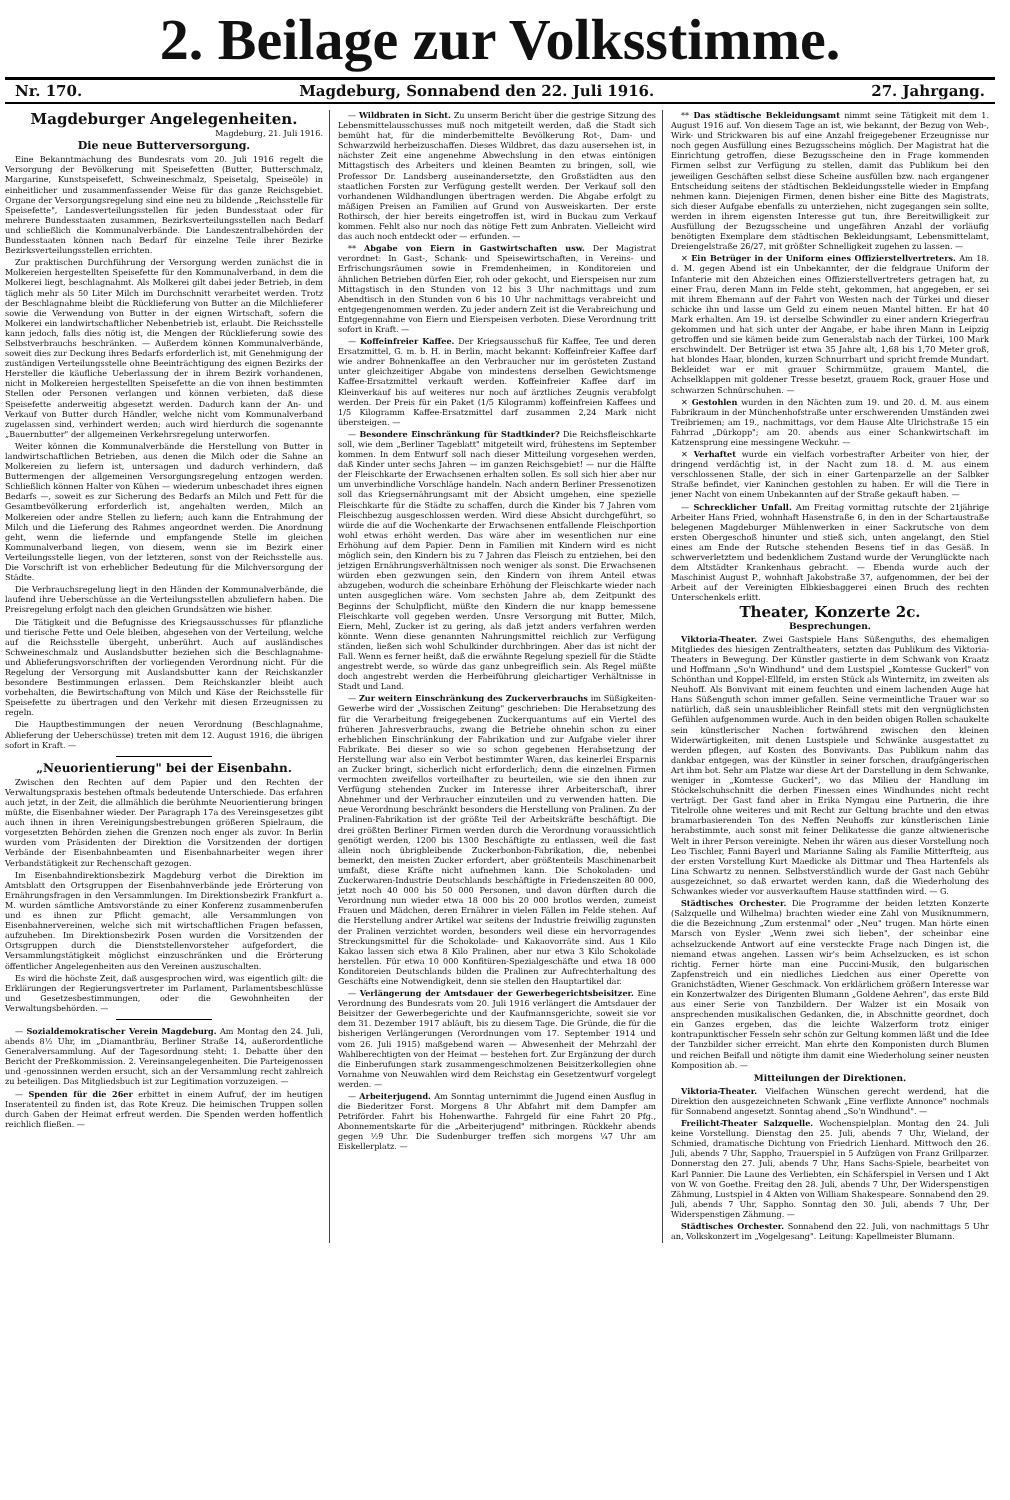2. Beilage zur Volksstimme.
Nr. 170. Magdeburg, Sonnabend den 22. Juli 1916. 27. Jahrgang.
Magdeburger Angelegenheiten.
Magdeburg, 21. Juli 1916.
Die neue Butterversorgung.
Eine Bekanntmachung des Bundesrats vom 20. Juli 1916 regelt die Versorgung der Bevölkerung mit Speisefetten (Butter, Butterschmalz, Margarine, Kunstspeisefett, Schweineschmalz, Speisetalg, Speiseöle) in einheitlicher und zusammenfassender Weise für das ganze Reichsgebiet. Organe der Versorgungsregelung sind eine neu zu bildende „Reichsstelle für Speisefette", Landesverteilungsstellen für jeden Bundesstaat oder für mehrere Bundesstaaten zusammen, Bezirksverteilungsstellen nach Bedarf und schließlich die Kommunalverbände. Die Landeszentralbehörden der Bundesstaaten können nach Bedarf für einzelne Teile ihrer Bezirke Bezirksverteilungsstellen errichten.
Zur praktischen Durchführung der Versorgung werden zunächst die in Molkereien hergestellten Speisefette für den Kommunalverband, in dem die Molkerei liegt, beschlagnahmt. Als Molkerei gilt dabei jeder Betrieb, in dem täglich mehr als 50 Liter Milch im Durchschnitt verarbeitet werden. Trotz der Beschlagnahme bleibt die Rücklieferung von Butter an die Milchlieferer sowie die Verwendung von Butter in der eignen Wirtschaft, sofern die Molkerei ein landwirtschaftlicher Nebenbetrieb ist, erlaubt. Die Reichsstelle kann jedoch, falls dies nötig ist, die Mengen der Rücklieferung sowie des Selbstverbrauchs beschränken. — Außerdem können Kommunalverbände, soweit dies zur Deckung ihres Bedarfs erforderlich ist, mit Genehmigung der zuständigen Verteilungsstelle ohne Beeinträchtigung des eignen Bezirks der Hersteller die käufliche Ueberlassung der in ihrem Bezirk vorhandenen, nicht in Molkereien hergestellten Speisefette an die von ihnen bestimmten Stellen oder Personen verlangen und können verbieten, daß diese Speisefette anderweitig abgesetzt werden. Dadurch kann der An- und Verkauf von Butter durch Händler, welche nicht vom Kommunalverband zugelassen sind, verhindert werden; auch wird hierdurch die sogenannte „Bauernbutter" der allgemeinen Verkehrsregelung unterworfen.
Weiter können die Kommunalverbände die Herstellung von Butter in landwirtschaftlichen Betrieben, aus denen die Milch oder die Sahne an Molkereien zu liefern ist, untersagen und dadurch verhindern, daß Buttermengen der allgemeinen Versorgungsregelung entzogen werden. Schließlich können Halter von Kühen — wiederum unbeschadet ihres eignen Bedarfs —, soweit es zur Sicherung des Bedarfs an Milch und Fett für die Gesamtbevölkerung erforderlich ist, angehalten werden, Milch an Molkereien oder andre Stellen zu liefern; auch kann die Entrahmung der Milch und die Lieferung des Rahmes angeordnet werden. Die Anordnung geht, wenn die liefernde und empfangende Stelle im gleichen Kommunalverband liegen, von diesem, wenn sie im Bezirk einer Verteilungsstelle liegen, von der letzteren, sonst von der Reichsstelle aus. Die Vorschrift ist von erheblicher Bedeutung für die Milchversorgung der Städte.
Die Verbrauchsregelung liegt in den Händen der Kommunalverbände, die laufend ihre Ueberschüsse an die Verteilungsstellen abzuliefern haben. Die Preisregelung erfolgt nach den gleichen Grundsätzen wie bisher.
Die Tätigkeit und die Befugnisse des Kriegsausschusses für pflanzliche und tierische Fette und Oele bleiben, abgesehen von der Verteilung, welche auf die Reichsstelle übergeht, unberührt. Auch auf ausländisches Schweineschmalz und Auslandsbutter beziehen sich die Beschlagnahme- und Ablieferungsvorschriften der vorliegenden Verordnung nicht. Für die Regelung der Versorgung mit Auslandsbutter kann der Reichskanzler besondere Bestimmungen erlassen. Dem Reichskanzler bleibt auch vorbehalten, die Bewirtschaftung von Milch und Käse der Reichsstelle für Speisefette zu übertragen und den Verkehr mit diesen Erzeugnissen zu regeln.
Die Hauptbestimmungen der neuen Verordnung (Beschlagnahme, Ablieferung der Ueberschüsse) treten mit dem 12. August 1916, die übrigen sofort in Kraft. —
„Neuorientierung" bei der Eisenbahn.
Zwischen den Rechten auf dem Papier und den Rechten der Verwaltungspraxis bestehen oftmals bedeutende Unterschiede. Das erfahren auch jetzt, in der Zeit, die allmählich die berühmte Neuorientierung bringen müßte, die Eisenbahner wieder. Der Paragraph 17a des Vereinsgesetzes gibt auch ihnen in ihren Vereinigungsbestrebungen größeren Spielraum, die vorgesetzten Behörden ziehen die Grenzen noch enger als zuvor. In Berlin wurden vom Präsidenten der Direktion die Vorsitzenden der dortigen Verbände der Eisenbahnbeamten und Eisenbahnarbeiter wegen ihrer Verbandstätigkeit zur Rechenschaft gezogen.
Im Eisenbahndirektionsbezirk Magdeburg verbot die Direktion im Amtsblatt den Ortsgruppen der Eisenbahnverbände jede Erörterung von Ernährungsfragen in den Versammlungen. Im Direktionsbezirk Frankfurt a. M. wurden sämtliche Amtsvorstände zu einer Konferenz zusammenberufen und es ihnen zur Pflicht gemacht, alle Versammlungen von Eisenbahnervereinen, welche sich mit wirtschaftlichen Fragen befassen, aufzuheben. Im Direktionsbezirk Posen wurden die Vorsitzenden der Ortsgruppen durch die Dienststellenvorsteher aufgefordert, die Versammlungstätigkeit möglichst einzuschränken und die Erörterung öffentlicher Angelegenheiten aus den Vereinen auszuschalten.
Es wird die höchste Zeit, daß ausgesprochen wird, was eigentlich gilt: die Erklärungen der Regierungsvertreter im Parlament, Parlamentsbeschlüsse und Gesetzesbestimmungen, oder die Gewohnheiten der Verwaltungsbehörden. —
— Sozialdemokratischer Verein Magdeburg. Am Montag den 24. Juli, abends 8½ Uhr, im „Diamantbräu, Berliner Straße 14, außerordentliche Generalversammlung. Auf der Tagesordnung steht: 1. Debatte über den Bericht der Preßkommission. 2. Vereinsangelegenheiten. Die Parteigenossen und -genossinnen werden ersucht, sich an der Versammlung recht zahlreich zu beteiligen. Das Mitgliedsbuch ist zur Legitimation vorzuzeigen. —
— Spenden für die 26er erbittet in einem Aufruf, der im heutigen Inseratenteil zu finden ist, das Rote Kreuz. Die heimischen Truppen sollen durch Gaben der Heimat erfreut werden. Die Spenden werden hoffentlich reichlich fließen. —
— Wildbraten in Sicht. Zu unserm Bericht über die gestrige Sitzung des Lebensmittelausschusses muß noch mitgeteilt werden, daß die Stadt sich bemüht hat, für die minderbemittelte Bevölkerung Rot-, Dam- und Schwarzwild herbeizuschaffen. Dieses Wildbret, das dazu ausersehen ist, in nächster Zeit eine angenehme Abwechslung in den etwas eintönigen Mittagstisch des Arbeiters und kleinen Beamten zu bringen, soll, wie Professor Dr. Landsberg auseinandersetzte, den Großstädten aus den staatlichen Forsten zur Verfügung gestellt werden. Der Verkauf soll den vorhandenen Wildhandlungen übertragen werden. Die Abgabe erfolgt zu mäßigen Preisen an Familien auf Grund von Ausweiskarten. Der erste Rothirsch, der hier bereits eingetroffen ist, wird in Buckau zum Verkauf kommen. Fehlt also nur noch das nötige Fett zum Anbraten. Vielleicht wird das auch noch entdeckt oder — erfunden. —
** Abgabe von Eiern in Gastwirtschaften usw. Der Magistrat verordnet: In Gast-, Schank- und Speisewirtschaften, in Vereins- und Erfrischungsräumen sowie in Fremdenheimen, in Konditoreien und ähnlichen Betrieben dürfen Eier, roh oder gekocht, und Eierspeisen nur zum Mittagstisch in den Stunden von 12 bis 3 Uhr nachmittags und zum Abendtisch in den Stunden von 6 bis 10 Uhr nachmittags verabreicht und entgegengenommen werden. Zu jeder andern Zeit ist die Verabreichung und Entgegennahme von Eiern und Eierspeisen verboten. Diese Verordnung tritt sofort in Kraft. —
— Koffeinfreier Kaffee. Der Kriegsausschuß für Kaffee, Tee und deren Ersatzmittel, G. m. b. H. in Berlin, macht bekannt: Koffeinfreier Kaffee darf wie andrer Bohnenkaffee an den Verbraucher nur im gerösteten Zustand unter gleichzeitiger Abgabe von mindestens derselben Gewichtsmenge Kaffee-Ersatzmittel verkauft werden. Koffeinfreier Kaffee darf im Kleinverkauf bis auf weiteres nur noch auf ärztliches Zeugnis verabfolgt werden. Der Preis für ein Paket (1/5 Kilogramm) koffeinfreien Kaffees und 1/5 Kilogramm Kaffee-Ersatzmittel darf zusammen 2,24 Mark nicht übersteigen. —
— Besondere Einschränkung für Stadtkinder? Die Reichsfleischkarte soll, wie dem „Berliner Tageblatt" mitgeteilt wird, frühestens im September kommen. In dem Entwurf soll nach dieser Mitteilung vorgesehen werden, daß Kinder unter sechs Jahren — im ganzen Reichsgebiet! — nur die Hälfte der Fleischkarte der Erwachsenen erhalten sollen. Es soll sich hier aber nur um unverbindliche Vorschläge handeln. Nach andern Berliner Pressenotizen soll das Kriegsernährungsamt mit der Absicht umgehen, eine spezielle Fleischkarte für die Städte zu schaffen, durch die Kinder bis 7 Jahren vom Fleischbezug ausgeschlossen werden. Wird diese Absicht durchgeführt, so würde die auf die Wochenkarte der Erwachsenen entfallende Fleischportion wohl etwas erhöht werden. Das wäre aber im wesentlichen nur eine Erhöhung auf dem Papier. Denn in Familien mit Kindern wird es nicht möglich sein, den Kindern bis zu 7 Jahren das Fleisch zu entziehen, bei den jetzigen Ernährungsverhältnissen noch weniger als sonst. Die Erwachsenen würden eben gezwungen sein, den Kindern von ihrem Anteil etwas abzugeben, wodurch die scheinbare Erhöhung der Fleischkarte wieder nach unten ausgeglichen wäre. Vom sechsten Jahre ab, dem Zeitpunkt des Beginns der Schulpflicht, müßte den Kindern die nur knapp bemessene Fleischkarte voll gegeben werden. Unsre Versorgung mit Butter, Milch, Eiern, Mehl, Zucker ist zu gering, als daß jetzt anders verfahren werden könnte. Wenn diese genannten Nahrungsmittel reichlich zur Verfügung ständen, ließen sich wohl Schulkinder durchbringen. Aber das ist nicht der Fall. Wenn es ferner heißt, daß die erwähnte Regelung speziell für die Städte angestrebt werde, so würde das ganz unbegreiflich sein. Als Regel müßte doch angestrebt werden die Herbeiführung gleichartiger Verhältnisse in Stadt und Land.
— Zur weitern Einschränkung des Zuckerverbrauchs im Süßigkeiten-Gewerbe wird der „Vossischen Zeitung" geschrieben: Die Herabsetzung des für die Verarbeitung freigegebenen Zuckerquantums auf ein Viertel des früheren Jahresverbrauchs, zwang die Betriebe ohnehin schon zu einer erheblichen Einschränkung der Fabrikation und zur Aufgabe vieler ihrer Fabrikate. Bei dieser so wie so schon gegebenen Herabsetzung der Herstellung war also ein Verbot bestimmter Waren, das keinerlei Ersparnis an Zucker bringt, sicherlich nicht erforderlich; denn die einzelnen Firmen vermochten zweifellos vorteilhafter zu beurteilen, wie sie den ihnen zur Verfügung stehenden Zucker im Interesse ihrer Arbeiterschaft, ihrer Abnehmer und der Verbraucher einzuteilen und zu verwenden hatten. Die neue Verordnung beschränkt besonders die Herstellung von Pralinen. Zu der Pralinen-Fabrikation ist der größte Teil der Arbeitskräfte beschäftigt. Die drei größten Berliner Firmen werden durch die Verordnung voraussichtlich genötigt werden, 1200 bis 1300 Beschäftigte zu entlassen, weil die fast allein noch übrigbleibende Zuckerbonbon-Fabrikation, die, nebenbei bemerkt, den meisten Zucker erfordert, aber größtenteils Maschinenarbeit umfaßt, diese Kräfte nicht aufnehmen kann. Die Schokoladen- und Zuckerwaren-Industrie Deutschlands beschäftigte in Friedenszeiten 80 000, jetzt noch 40 000 bis 50 000 Personen, und davon dürften durch die Verordnung nun wieder etwa 18 000 bis 20 000 brotlos werden, zumeist Frauen und Mädchen, deren Ernährer in vielen Fällen im Felde stehen. Auf die Herstellung andrer Artikel war seitens der Industrie freiwillig zugunsten der Pralinen verzichtet worden, besonders weil diese ein hervorragendes Streckungsmittel für die Schokolade- und Kakaovorräte sind. Aus 1 Kilo Kakao lassen sich etwa 8 Kilo Pralinen, aber nur etwa 3 Kilo Schokolade herstellen. Für etwa 10 000 Konfitüren-Spezialgeschäfte und etwa 18 000 Konditoreien Deutschlands bilden die Pralinen zur Aufrechterhaltung des Geschäfts eine Notwendigkeit, denn sie stellen den Hauptartikel dar.
— Verlängerung der Amtsdauer der Gewerbegerichtsbeisitzer. Eine Verordnung des Bundesrats vom 20. Juli 1916 verlängert die Amtsdauer der Beisitzer der Gewerbegerichte und der Kaufmannsgerichte, soweit sie vor dem 31. Dezember 1917 abläuft, bis zu diesem Tage. Die Gründe, die für die bisherigen Verlängerungen (Verordnungen vom 17. September 1914 und vom 26. Juli 1915) maßgebend waren — Abwesenheit der Mehrzahl der Wahlberechtigten von der Heimat — bestehen fort. Zur Ergänzung der durch die Einberufungen stark zusammengeschmolzenen Beisitzerkollegien ohne Vornahme von Neuwahlen wird dem Reichstag ein Gesetzentwurf vorgelegt werden. —
— Arbeiterjugend. Am Sonntag unternimmt die Jugend einen Ausflug in die Biederitzer Forst. Morgens 8 Uhr Abfahrt mit dem Dampfer am Petriförder. Fahrt bis Hohenwarthe. Fahrgeld für eine Fahrt 20 Pfg., Abonnementskarte für die „Arbeiterjugend" mitbringen. Rückkehr abends gegen ½9 Uhr. Die Sudenburger treffen sich morgens ¼7 Uhr am Eiskellerplatz. —
** Das städtische Bekleidungsamt nimmt seine Tätigkeit mit dem 1. August 1916 auf. Von diesem Tage an ist, wie bekannt, der Bezug von Web-, Wirk- und Strickwaren bis auf eine Anzahl freigegebener Erzeugnisse nur noch gegen Ausfüllung eines Bezugsscheins möglich. Der Magistrat hat die Einrichtung getroffen, diese Bezugsscheine den in Frage kommenden Firmen selbst zur Verfügung zu stellen, damit das Publikum bei den jeweiligen Geschäften selbst diese Scheine ausfüllen bzw. nach ergangener Entscheidung seitens der städtischen Bekleidungsstelle wieder in Empfang nehmen kann. Diejenigen Firmen, denen bisher eine Bitte des Magistrats, sich dieser Aufgabe ebenfalls zu unterziehen, nicht zugegangen sein sollte, werden in ihrem eigensten Interesse gut tun, ihre Bereitwilligkeit zur Ausfüllung der Bezugsscheine und ungefähren Anzahl der vorläufig benötigten Exemplare dem städtischen Bekleidungsamt, Lebensmittelamt, Dreiengelstraße 26/27, mit größter Schnelligkeit zugehen zu lassen. —
✕ Ein Betrüger in der Uniform eines Offizierstellvertreters. Am 18. d. M. gegen Abend ist ein Unbekannter, der die feldgraue Uniform der Infanterie mit den Abzeichen eines Offizierstellvertreters getragen hat, zu einer Frau, deren Mann im Felde steht, gekommen, hat angegeben, er sei mit ihrem Ehemann auf der Fahrt von Westen nach der Türkei und dieser schicke ihn und lasse um Geld zu einem neuen Mantel bitten. Er hat 40 Mark erhalten. Am 19. ist derselbe Schwindler zu einer andern Kriegerfrau gekommen und hat sich unter der Angabe, er habe ihren Mann in Leipzig getroffen und sie kämen beide zum Generalstab nach der Türkei, 100 Mark erschwindelt. Der Betrüger ist etwa 35 Jahre alt, 1,68 bis 1,70 Meter groß, hat blondes Haar, blonden, kurzen Schnurrbart und spricht fremde Mundart. Bekleidet war er mit grauer Schirmmütze, grauem Mantel, die Achselklappen mit goldener Tresse besetzt, grauem Rock, grauer Hose und schwarzen Schnürschuhen. —
✕ Gestohlen wurden in den Nächten zum 19. und 20. d. M. aus einem Fabrikraum in der Münchenhofstraße unter erschwerenden Umständen zwei Treibriemen; am 19., nachmittags, vor dem Hause Alte Ulrichstraße 15 ein Fahrrad „Dürkopp"; am 20. abends aus einer Schankwirtschaft im Katzensprung eine messingene Weckuhr. —
✕ Verhaftet wurde ein vielfach vorbestrafter Arbeiter von hier, der dringend verdächtig ist, in der Nacht zum 18. d. M. aus einem verschlossenen Stalle, der sich in einer Gartenparzelle an der Salbker Straße befindet, vier Kaninchen gestohlen zu haben. Er will die Tiere in jener Nacht von einem Unbekannten auf der Straße gekauft haben. —
— Schrecklicher Unfall. Am Freitag vormittag rutschte der 21jährige Arbeiter Hans Fried, wohnhaft Hasenstraße 6, in den in der Schartaustraße belegenen Magdeburger Mühlenwerken in einer Sackrutsche von dem ersten Obergeschoß hinunter und stieß sich, unten angelangt, den Stiel eines am Ende der Rutsche stehenden Besens tief in das Gesäß. In schwerverletztem und bedenklichem Zustand wurde der Verunglückte nach dem Altstädter Krankenhaus gebracht. — Ebenda wurde auch der Maschinist August P., wohnhaft Jakobstraße 37, aufgenommen, der bei der Arbeit auf der Vereinigten Elbkiesbaggerei einen Bruch des rechten Unterschenkels erlitt.
Theater, Konzerte 2c.
Besprechungen.
Viktoria-Theater. Zwei Gastspiele Hans Süßenguths, des ehemaligen Mitgliedes des hiesigen Zentraltheaters, setzten das Publikum des Viktoria-Theaters in Bewegung. Der Künstler gastierte in dem Schwank von Kraatz und Hoffmann „So'n Windhund" und dem Lustspiel „Komtesse Guckerl" von Schönthan und Koppel-Ellfeld, im ersten Stück als Winternitz, im zweiten als Neuhoff. Als Bonvivant mit einem feuchten und einem lachenden Auge hat Hans Süßenguth schon immer gefallen. Seine vermeintliche Trauer war so natürlich, daß sein unausbleiblicher Reinfall stets mit den vergnüglichsten Gefühlen aufgenommen wurde. Auch in den beiden obigen Rollen schaukelte sein künstlerischer Nachen fortwährend zwischen den kleinen Widerwärtigkeiten, mit denen Lustspiele und Schwänke ausgestattet zu werden pflegen, auf Kosten des Bonvivants. Das Publikum nahm das dankbar entgegen, was der Künstler in seiner forschen, draufgängerischen Art ihm bot. Sehr am Platze war diese Art der Darstellung in dem Schwanke, weniger in „Komtesse Guckerl", wo das Milieu der Handlung im Stöckelschuhschnitt die derben Finessen eines Windhundes nicht recht verträgt. Der Gast fand aber in Erika Nymgau eine Partnerin, die ihre Titelrolle ohne weiteres und mit Recht zur Geltung brachte und den etwas bramarbasierenden Ton des Neffen Neuhoffs zur künstlerischen Linie herabstimmte, auch sonst mit feiner Delikatesse die ganze altwienerische Welt in ihrer Person vereinigte. Neben ihr wären aus dieser Vorstellung noch Leo Tischler, Fanni Bayerl und Marianne Saling als Familie Mitterfteig, aus der ersten Vorstellung Kurt Maedicke als Dittmar und Thea Hartenfels als Lina Schwartz zu nennen. Selbstverständlich wurde der Gast nach Gebühr ausgezeichnet, so daß erwartet werden kann, daß die Wiederholung des Schwankes wieder vor ausverkauftem Hause stattfinden wird. — G.
Städtisches Orchester. Die Programme der beiden letzten Konzerte (Salzquelle und Wilhelma) brachten wieder eine Zahl von Musiknummern, die die Bezeichnung „Zum erstenmal" oder „Neu" trugen. Man hörte einen Marsch von Eysler „Wenn zwei sich lieben", der scheinbar eine achselzuckende Antwort auf eine versteckte Frage nach Dingen ist, die niemand etwas angehen. Lassen wir's beim Achselzucken, es ist schon richtig. Ferner hörte man eine Puccini-Musik, den bulgarischen Zapfenstreich und ein niedliches Liedchen aus einer Operette von Granichstädten, Wiener Geschmack. Von erklärlichem größern Interesse war ein Konzertwalzer des Dirigenten Blumann „Goldene Aehren", das erste Bild aus einer Serie von Tanzbildern. Der Walzer ist ein Mosaik von ansprechenden musikalischen Gedanken, die, in Abschnitte geordnet, doch ein Ganzes ergeben, das die leichte Walzerform trotz einiger kontrapunktischer Fesseln sehr schön zur Geltung kommen läßt und die Idee der Tanzbilder sicher erreicht. Man ehrte den Komponisten durch Blumen und reichen Beifall und nötigte ihm damit eine Wiederholung seiner neusten Komposition ab. —
Mitteilungen der Direktionen.
Viktoria-Theater. Vielfachen Wünschen gerecht werdend, hat die Direktion den ausgezeichneten Schwank „Eine verflixte Annonce" nochmals für Sonnabend angesetzt. Sonntag abend „So'n Windhund". —
Freilicht-Theater Salzquelle. Wochenspielplan. Montag den 24. Juli keine Vorstellung. Dienstag den 25. Juli, abends 7 Uhr, Wieland, der Schmied, dramatische Dichtung von Friedrich Lienhard. Mittwoch den 26. Juli, abends 7 Uhr, Sappho, Trauerspiel in 5 Aufzügen von Franz Grillparzer. Donnerstag den 27. Juli, abends 7 Uhr, Hans Sachs-Spiele, bearbeitet von Karl Pannier. Die Laune des Verliebten, ein Schäferspiel in Versen und 1 Akt von W. von Goethe. Freitag den 28. Juli, abends 7 Uhr, Der Widerspenstigen Zähmung, Lustspiel in 4 Akten von William Shakespeare. Sonnabend den 29. Juli, abends 7 Uhr, Sappho. Sonntag den 30. Juli, abends 7 Uhr, Der Widerspenstigen Zähmung. —
Städtisches Orchester. Sonnabend den 22. Juli, von nachmittags 5 Uhr an, Volkskonzert im „Vogelgesang". Leitung: Kapellmeister Blumann.